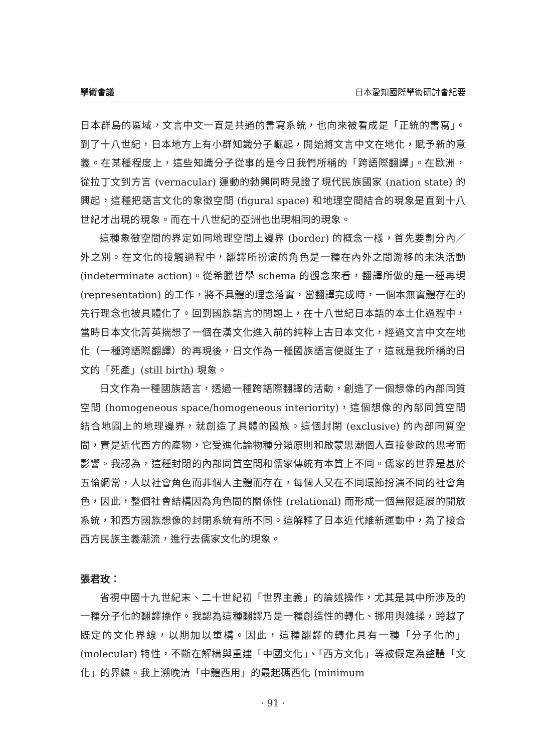學術會議 日本愛知國際學術研討會紀要
日本群島的區域，文言中文一直是共通的書寫系統，也向來被看成是「正統的書寫」。到了十八世紀，日本地方上有小群知識分子崛起，開始將文言中文在地化，賦予新的意義。在某種程度上，這些知識分子從事的是今日我們所稱的「跨語際翻譯」。在歐洲，從拉丁文到方言 (vernacular) 運動的勃興同時見證了現代民族國家 (nation state) 的興起，這種把語言文化的象徵空間 (figural space) 和地理空間結合的現象是直到十八世紀才出現的現象。而在十八世紀的亞洲也出現相同的現象。
這種象徵空間的界定如同地理空間上邊界 (border) 的概念一樣，首先要劃分內／外之別。在文化的接觸過程中，翻譯所扮演的角色是一種在內外之間游移的未決活動 (indeterminate action)。從希臘哲學 schema 的觀念來看，翻譯所做的是一種再現 (representation) 的工作，將不具體的理念落實，當翻譯完成時，一個本無實體存在的先行理念也被具體化了。回到國族語言的問題上，在十八世紀日本語的本土化過程中，當時日本文化菁英揣想了一個在漢文化進入前的純粹上古日本文化，經過文言中文在地化（一種跨語際翻譯）的再現後，日文作為一種國族語言便誕生了，這就是我所稱的日文的「死產」(still birth) 現象。
日文作為一種國族語言，透過一種跨語際翻譯的活動，創造了一個想像的內部同質空間 (homogeneous space/homogeneous interiority)，這個想像的內部同質空間結合地圖上的地理邊界，就創造了具體的國族。這個封閉 (exclusive) 的內部同質空間，實是近代西方的產物，它受進化論物種分類原則和啟蒙思潮個人直接參政的思考而影響。我認為，這種封閉的內部同質空間和儒家傳統有本質上不同。儒家的世界是基於五倫綱常，人以社會角色而非個人主體而存在，每個人又在不同環節扮演不同的社會角色，因此，整個社會結構因為角色間的關係性 (relational) 而形成一個無限延展的開放系統，和西方國族想像的封閉系統有所不同。這解釋了日本近代維新運動中，為了接合西方民族主義潮流，進行去儒家文化的現象。
張君玫：
省視中國十九世紀末、二十世紀初「世界主義」的論述操作，尤其是其中所涉及的一種分子化的翻譯操作。我認為這種翻譯乃是一種創造性的轉化、挪用與雜揉，跨越了既定的文化界線，以期加以重構。因此，這種翻譯的轉化具有一種「分子化的」(molecular) 特性，不斷在解構與重建「中國文化」、「西方文化」等被假定為整體「文化」的界線。我上溯晚清「中體西用」的最起碼西化 (minimum
· 91 ·